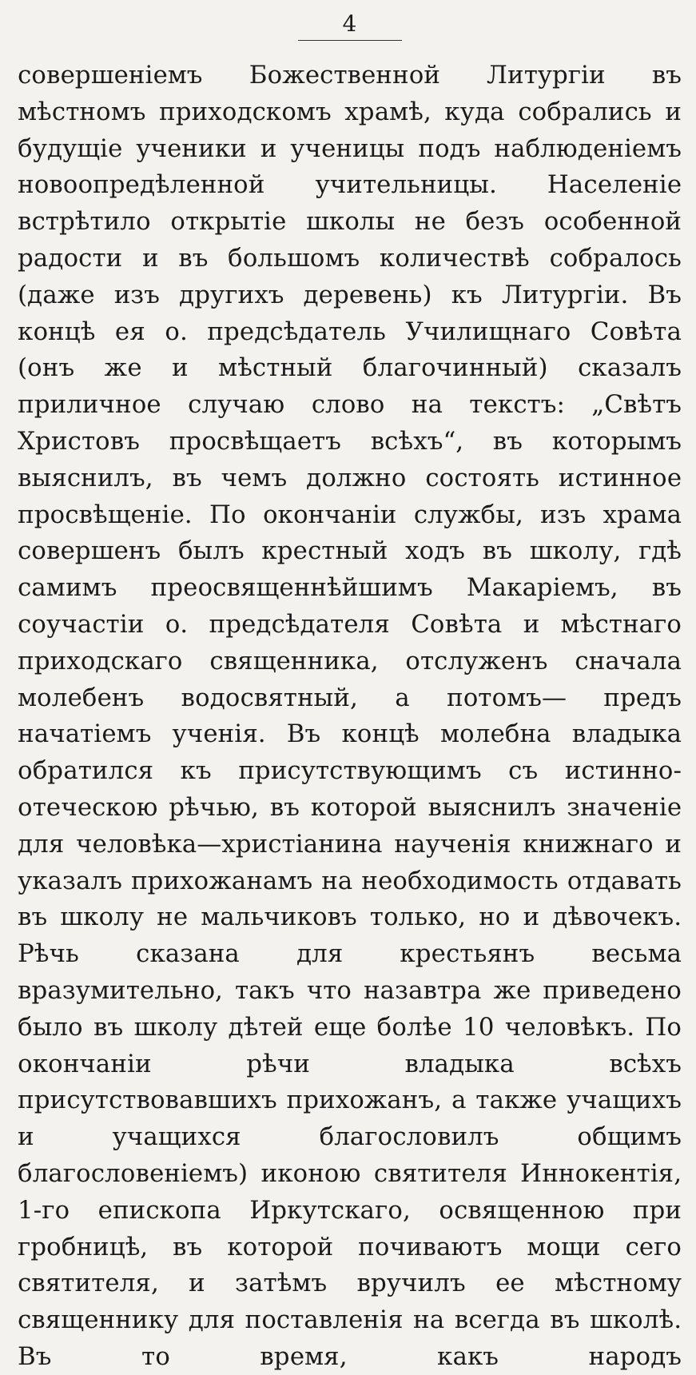4
совершеніемъ Божественной Литургіи въ мѣстномъ приходскомъ храмѣ, куда собрались и будущіе ученики и ученицы подъ наблюденіемъ новоопредѣленной учительницы. Населеніе встрѣтило открытіе школы не безъ особенной радости и въ большомъ количествѣ собралось (даже изъ другихъ деревень) къ Литургіи. Въ концѣ ея о. предсѣдатель Училищнаго Совѣта (онъ же и мѣстный благочинный) сказалъ приличное случаю слово на текстъ: „Свѣтъ Христовъ просвѣщаетъ всѣхъ“, въ которымъ выяснилъ, въ чемъ должно состоять истинное просвѣщеніе. По окончаніи службы, изъ храма совершенъ былъ крестный ходъ въ школу, гдѣ самимъ преосвященнѣйшимъ Макаріемъ, въ соучастіи о. предсѣдателя Совѣта и мѣстнаго приходскаго священника, отслуженъ сначала молебенъ водосвятный, а потомъ— предъ начатіемъ ученія. Въ концѣ молебна владыка обратился къ присутствующимъ съ истинно-отеческою рѣчью, въ которой выяснилъ значеніе для человѣка—христіанина наученія книжнаго и указалъ прихожанамъ на необходимость отдавать въ школу не мальчиковъ только, но и дѣвочекъ. Рѣчь сказана для крестьянъ весьма вразумительно, такъ что назавтра же приведено было въ школу дѣтей еще болѣе 10 человѣкъ. По окончаніи рѣчи владыка всѣхъ присутствовавшихъ прихожанъ, а также учащихъ и учащихся благословилъ общимъ благословеніемъ) иконою святителя Иннокентія, 1-го епископа Иркутскаго, освященною при гробницѣ, въ которой почиваютъ мощи сего святителя, и затѣмъ вручилъ ее мѣстному священнику для поставленія на всегда въ школѣ. Въ то время, какъ народъ